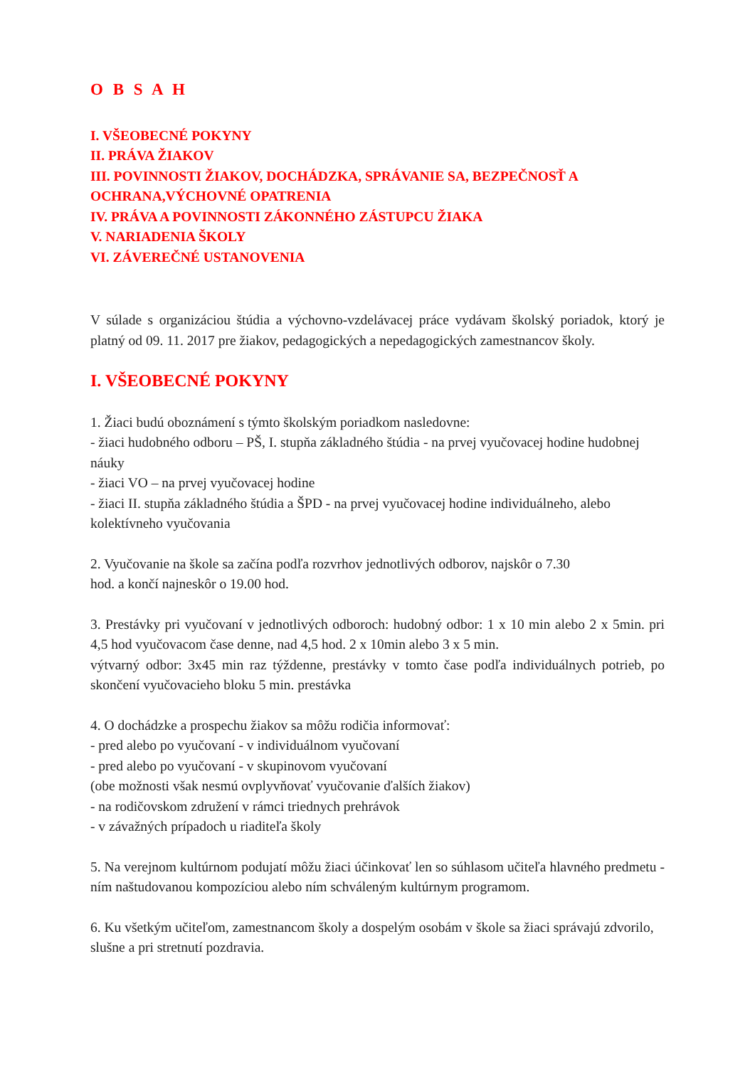O B S A H
I. VŠEOBECNÉ POKYNY
II. PRÁVA ŽIAKOV
III. POVINNOSTI ŽIAKOV, DOCHÁDZKA, SPRÁVANIE SA, BEZPEČNOSŤ A OCHRANA,VÝCHOVNÉ OPATRENIA
IV. PRÁVA A POVINNOSTI ZÁKONNÉHO ZÁSTUPCU ŽIAKA
V. NARIADENIA ŠKOLY
VI. ZÁVEREČNÉ USTANOVENIA
V súlade s organizáciou štúdia a výchovno-vzdelávacej práce vydávam školský poriadok, ktorý je platný od 09. 11. 2017 pre žiakov, pedagogických a nepedagogických zamestnancov školy.
I. VŠEOBECNÉ POKYNY
1. Žiaci budú oboznámení s týmto školským poriadkom nasledovne:
- žiaci hudobného odboru – PŠ, I. stupňa základného štúdia - na prvej vyučovacej hodine hudobnej náuky
- žiaci VO – na prvej vyučovacej hodine
- žiaci II. stupňa základného štúdia a ŠPD - na prvej vyučovacej hodine individuálneho, alebo kolektívneho vyučovania
2. Vyučovanie na škole sa začína podľa rozvrhov jednotlivých odborov, najskôr o 7.30
hod. a končí najneskôr o 19.00 hod.
3. Prestávky pri vyučovaní v jednotlivých odboroch: hudobný odbor: 1 x 10 min alebo 2 x 5min. pri 4,5 hod vyučovacom čase denne, nad 4,5 hod. 2 x 10min alebo 3 x 5 min.
výtvarný odbor: 3x45 min raz týždenne, prestávky v tomto čase podľa individuálnych potrieb, po skončení vyučovacieho bloku 5 min. prestávka
4. O dochádzke a prospechu žiakov sa môžu rodičia informovať:
- pred alebo po vyučovaní - v individuálnom vyučovaní
- pred alebo po vyučovaní - v skupinovom vyučovaní
(obe možnosti však nesmú ovplyvňovať vyučovanie ďalších žiakov)
- na rodičovskom združení v rámci triednych prehrávok
- v závažných prípadoch u riaditeľa školy
5. Na verejnom kultúrnom podujatí môžu žiaci účinkovať len so súhlasom učiteľa hlavného predmetu - ním naštudovanou kompozíciou alebo ním schváleným kultúrnym programom.
6. Ku všetkým učiteľom, zamestnancom školy a dospelým osobám v škole sa žiaci správajú zdvorilo, slušne a pri stretnutí pozdravia.